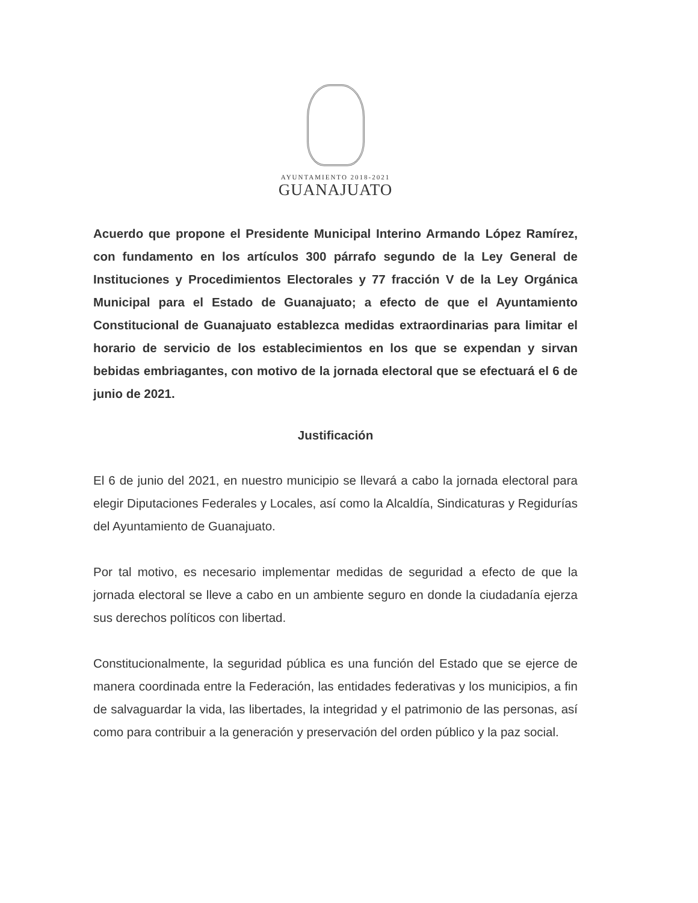AYUNTAMIENTO 2018-2021
GUANAJUATO
Acuerdo que propone el Presidente Municipal Interino Armando López Ramírez, con fundamento en los artículos 300 párrafo segundo de la Ley General de Instituciones y Procedimientos Electorales y 77 fracción V de la Ley Orgánica Municipal para el Estado de Guanajuato; a efecto de que el Ayuntamiento Constitucional de Guanajuato establezca medidas extraordinarias para limitar el horario de servicio de los establecimientos en los que se expendan y sirvan bebidas embriagantes, con motivo de la jornada electoral que se efectuará el 6 de junio de 2021.
Justificación
El 6 de junio del 2021, en nuestro municipio se llevará a cabo la jornada electoral para elegir Diputaciones Federales y Locales, así como la Alcaldía, Sindicaturas y Regidurías del Ayuntamiento de Guanajuato.
Por tal motivo, es necesario implementar medidas de seguridad a efecto de que la jornada electoral se lleve a cabo en un ambiente seguro en donde la ciudadanía ejerza sus derechos políticos con libertad.
Constitucionalmente, la seguridad pública es una función del Estado que se ejerce de manera coordinada entre la Federación, las entidades federativas y los municipios, a fin de salvaguardar la vida, las libertades, la integridad y el patrimonio de las personas, así como para contribuir a la generación y preservación del orden público y la paz social.